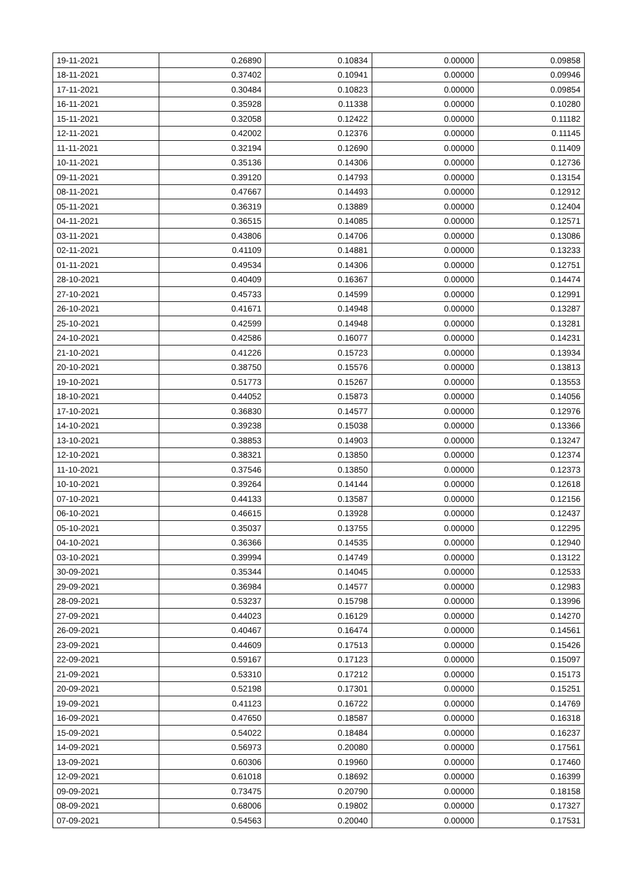| 19-11-2021 | 0.26890 | 0.10834 | 0.00000 | 0.09858 |
| 18-11-2021 | 0.37402 | 0.10941 | 0.00000 | 0.09946 |
| 17-11-2021 | 0.30484 | 0.10823 | 0.00000 | 0.09854 |
| 16-11-2021 | 0.35928 | 0.11338 | 0.00000 | 0.10280 |
| 15-11-2021 | 0.32058 | 0.12422 | 0.00000 | 0.11182 |
| 12-11-2021 | 0.42002 | 0.12376 | 0.00000 | 0.11145 |
| 11-11-2021 | 0.32194 | 0.12690 | 0.00000 | 0.11409 |
| 10-11-2021 | 0.35136 | 0.14306 | 0.00000 | 0.12736 |
| 09-11-2021 | 0.39120 | 0.14793 | 0.00000 | 0.13154 |
| 08-11-2021 | 0.47667 | 0.14493 | 0.00000 | 0.12912 |
| 05-11-2021 | 0.36319 | 0.13889 | 0.00000 | 0.12404 |
| 04-11-2021 | 0.36515 | 0.14085 | 0.00000 | 0.12571 |
| 03-11-2021 | 0.43806 | 0.14706 | 0.00000 | 0.13086 |
| 02-11-2021 | 0.41109 | 0.14881 | 0.00000 | 0.13233 |
| 01-11-2021 | 0.49534 | 0.14306 | 0.00000 | 0.12751 |
| 28-10-2021 | 0.40409 | 0.16367 | 0.00000 | 0.14474 |
| 27-10-2021 | 0.45733 | 0.14599 | 0.00000 | 0.12991 |
| 26-10-2021 | 0.41671 | 0.14948 | 0.00000 | 0.13287 |
| 25-10-2021 | 0.42599 | 0.14948 | 0.00000 | 0.13281 |
| 24-10-2021 | 0.42586 | 0.16077 | 0.00000 | 0.14231 |
| 21-10-2021 | 0.41226 | 0.15723 | 0.00000 | 0.13934 |
| 20-10-2021 | 0.38750 | 0.15576 | 0.00000 | 0.13813 |
| 19-10-2021 | 0.51773 | 0.15267 | 0.00000 | 0.13553 |
| 18-10-2021 | 0.44052 | 0.15873 | 0.00000 | 0.14056 |
| 17-10-2021 | 0.36830 | 0.14577 | 0.00000 | 0.12976 |
| 14-10-2021 | 0.39238 | 0.15038 | 0.00000 | 0.13366 |
| 13-10-2021 | 0.38853 | 0.14903 | 0.00000 | 0.13247 |
| 12-10-2021 | 0.38321 | 0.13850 | 0.00000 | 0.12374 |
| 11-10-2021 | 0.37546 | 0.13850 | 0.00000 | 0.12373 |
| 10-10-2021 | 0.39264 | 0.14144 | 0.00000 | 0.12618 |
| 07-10-2021 | 0.44133 | 0.13587 | 0.00000 | 0.12156 |
| 06-10-2021 | 0.46615 | 0.13928 | 0.00000 | 0.12437 |
| 05-10-2021 | 0.35037 | 0.13755 | 0.00000 | 0.12295 |
| 04-10-2021 | 0.36366 | 0.14535 | 0.00000 | 0.12940 |
| 03-10-2021 | 0.39994 | 0.14749 | 0.00000 | 0.13122 |
| 30-09-2021 | 0.35344 | 0.14045 | 0.00000 | 0.12533 |
| 29-09-2021 | 0.36984 | 0.14577 | 0.00000 | 0.12983 |
| 28-09-2021 | 0.53237 | 0.15798 | 0.00000 | 0.13996 |
| 27-09-2021 | 0.44023 | 0.16129 | 0.00000 | 0.14270 |
| 26-09-2021 | 0.40467 | 0.16474 | 0.00000 | 0.14561 |
| 23-09-2021 | 0.44609 | 0.17513 | 0.00000 | 0.15426 |
| 22-09-2021 | 0.59167 | 0.17123 | 0.00000 | 0.15097 |
| 21-09-2021 | 0.53310 | 0.17212 | 0.00000 | 0.15173 |
| 20-09-2021 | 0.52198 | 0.17301 | 0.00000 | 0.15251 |
| 19-09-2021 | 0.41123 | 0.16722 | 0.00000 | 0.14769 |
| 16-09-2021 | 0.47650 | 0.18587 | 0.00000 | 0.16318 |
| 15-09-2021 | 0.54022 | 0.18484 | 0.00000 | 0.16237 |
| 14-09-2021 | 0.56973 | 0.20080 | 0.00000 | 0.17561 |
| 13-09-2021 | 0.60306 | 0.19960 | 0.00000 | 0.17460 |
| 12-09-2021 | 0.61018 | 0.18692 | 0.00000 | 0.16399 |
| 09-09-2021 | 0.73475 | 0.20790 | 0.00000 | 0.18158 |
| 08-09-2021 | 0.68006 | 0.19802 | 0.00000 | 0.17327 |
| 07-09-2021 | 0.54563 | 0.20040 | 0.00000 | 0.17531 |